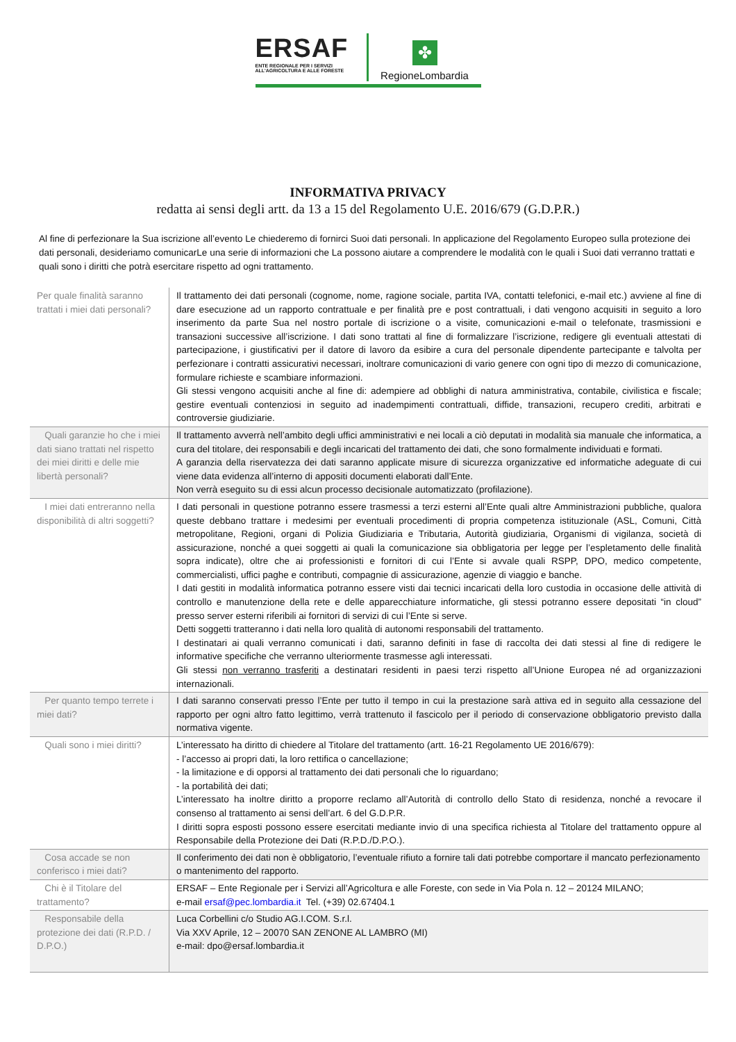ERSAF
ENTE REGIONALE PER I SERVIZI
ALL'AGRICOLTURA E ALLE FORESTE
✤
RegioneLombardia
INFORMATIVA PRIVACY
redatta ai sensi degli artt. da 13 a 15 del Regolamento U.E. 2016/679 (G.D.P.R.)
Al fine di perfezionare la Sua iscrizione all’evento Le chiederemo di fornirci Suoi dati personali. In applicazione del Regolamento Europeo sulla protezione dei dati personali, desideriamo comunicarLe una serie di informazioni che La possono aiutare a comprendere le modalità con le quali i Suoi dati verranno trattati e quali sono i diritti che potrà esercitare rispetto ad ogni trattamento.
| Per quale finalità saranno trattati i miei dati personali? | Il trattamento dei dati personali (cognome, nome, ragione sociale, partita IVA, contatti telefonici, e-mail etc.) avviene al fine di dare esecuzione ad un rapporto contrattuale e per finalità pre e post contrattuali, i dati vengono acquisiti in seguito a loro inserimento da parte Sua nel nostro portale di iscrizione o a visite, comunicazioni e-mail o telefonate, trasmissioni e transazioni successive all’iscrizione. I dati sono trattati al fine di formalizzare l’iscrizione, redigere gli eventuali attestati di partecipazione, i giustificativi per il datore di lavoro da esibire a cura del personale dipendente partecipante e talvolta per perfezionare i contratti assicurativi necessari, inoltrare comunicazioni di vario genere con ogni tipo di mezzo di comunicazione, formulare richieste e scambiare informazioni. Gli stessi vengono acquisiti anche al fine di: adempiere ad obblighi di natura amministrativa, contabile, civilistica e fiscale; gestire eventuali contenziosi in seguito ad inadempimenti contrattuali, diffide, transazioni, recupero crediti, arbitrati e controversie giudiziarie. |
| Quali garanzie ho che i miei dati siano trattati nel rispetto dei miei diritti e delle mie libertà personali? | Il trattamento avverrà nell’ambito degli uffici amministrativi e nei locali a ciò deputati in modalità sia manuale che informatica, a cura del titolare, dei responsabili e degli incaricati del trattamento dei dati, che sono formalmente individuati e formati. A garanzia della riservatezza dei dati saranno applicate misure di sicurezza organizzative ed informatiche adeguate di cui viene data evidenza all’interno di appositi documenti elaborati dall’Ente. Non verrà eseguito su di essi alcun processo decisionale automatizzato (profilazione). |
| I miei dati entreranno nella disponibilità di altri soggetti? | I dati personali in questione potranno essere trasmessi a terzi esterni all’Ente quali altre Amministrazioni pubbliche, qualora queste debbano trattare i medesimi per eventuali procedimenti di propria competenza istituzionale (ASL, Comuni, Città metropolitane, Regioni, organi di Polizia Giudiziaria e Tributaria, Autorità giudiziaria, Organismi di vigilanza, società di assicurazione, nonché a quei soggetti ai quali la comunicazione sia obbligatoria per legge per l’espletamento delle finalità sopra indicate), oltre che ai professionisti e fornitori di cui l’Ente si avvale quali RSPP, DPO, medico competente, commercialisti, uffici paghe e contributi, compagnie di assicurazione, agenzie di viaggio e banche. I dati gestiti in modalità informatica potranno essere visti dai tecnici incaricati della loro custodia in occasione delle attività di controllo e manutenzione della rete e delle apparecchiature informatiche, gli stessi potranno essere depositati “in cloud” presso server esterni riferibili ai fornitori di servizi di cui l’Ente si serve. Detti soggetti tratteranno i dati nella loro qualità di autonomi responsabili del trattamento. I destinatari ai quali verranno comunicati i dati, saranno definiti in fase di raccolta dei dati stessi al fine di redigere le informative specifiche che verranno ulteriormente trasmesse agli interessati. Gli stessi non verranno trasferiti a destinatari residenti in paesi terzi rispetto all’Unione Europea né ad organizzazioni internazionali. |
| Per quanto tempo terrete i miei dati? | I dati saranno conservati presso l’Ente per tutto il tempo in cui la prestazione sarà attiva ed in seguito alla cessazione del rapporto per ogni altro fatto legittimo, verrà trattenuto il fascicolo per il periodo di conservazione obbligatorio previsto dalla normativa vigente. |
| Quali sono i miei diritti? | L’interessato ha diritto di chiedere al Titolare del trattamento (artt. 16-21 Regolamento UE 2016/679): - l’accesso ai propri dati, la loro rettifica o cancellazione; - la limitazione e di opporsi al trattamento dei dati personali che lo riguardano; - la portabilità dei dati; L’interessato ha inoltre diritto a proporre reclamo all’Autorità di controllo dello Stato di residenza, nonché a revocare il consenso al trattamento ai sensi dell’art. 6 del G.D.P.R. I diritti sopra esposti possono essere esercitati mediante invio di una specifica richiesta al Titolare del trattamento oppure al Responsabile della Protezione dei Dati (R.P.D./D.P.O.). |
| Cosa accade se non conferisco i miei dati? | Il conferimento dei dati non è obbligatorio, l’eventuale rifiuto a fornire tali dati potrebbe comportare il mancato perfezionamento o mantenimento del rapporto. |
| Chi è il Titolare del trattamento? | ERSAF – Ente Regionale per i Servizi all’Agricoltura e alle Foreste, con sede in Via Pola n. 12 – 20124 MILANO; e-mail ersaf@pec.lombardia.it Tel. (+39) 02.67404.1 |
| Responsabile della protezione dei dati (R.P.D. / D.P.O.) | Luca Corbellini c/o Studio AG.I.COM. S.r.l. Via XXV Aprile, 12 – 20070 SAN ZENONE AL LAMBRO (MI) e-mail: dpo@ersaf.lombardia.it |